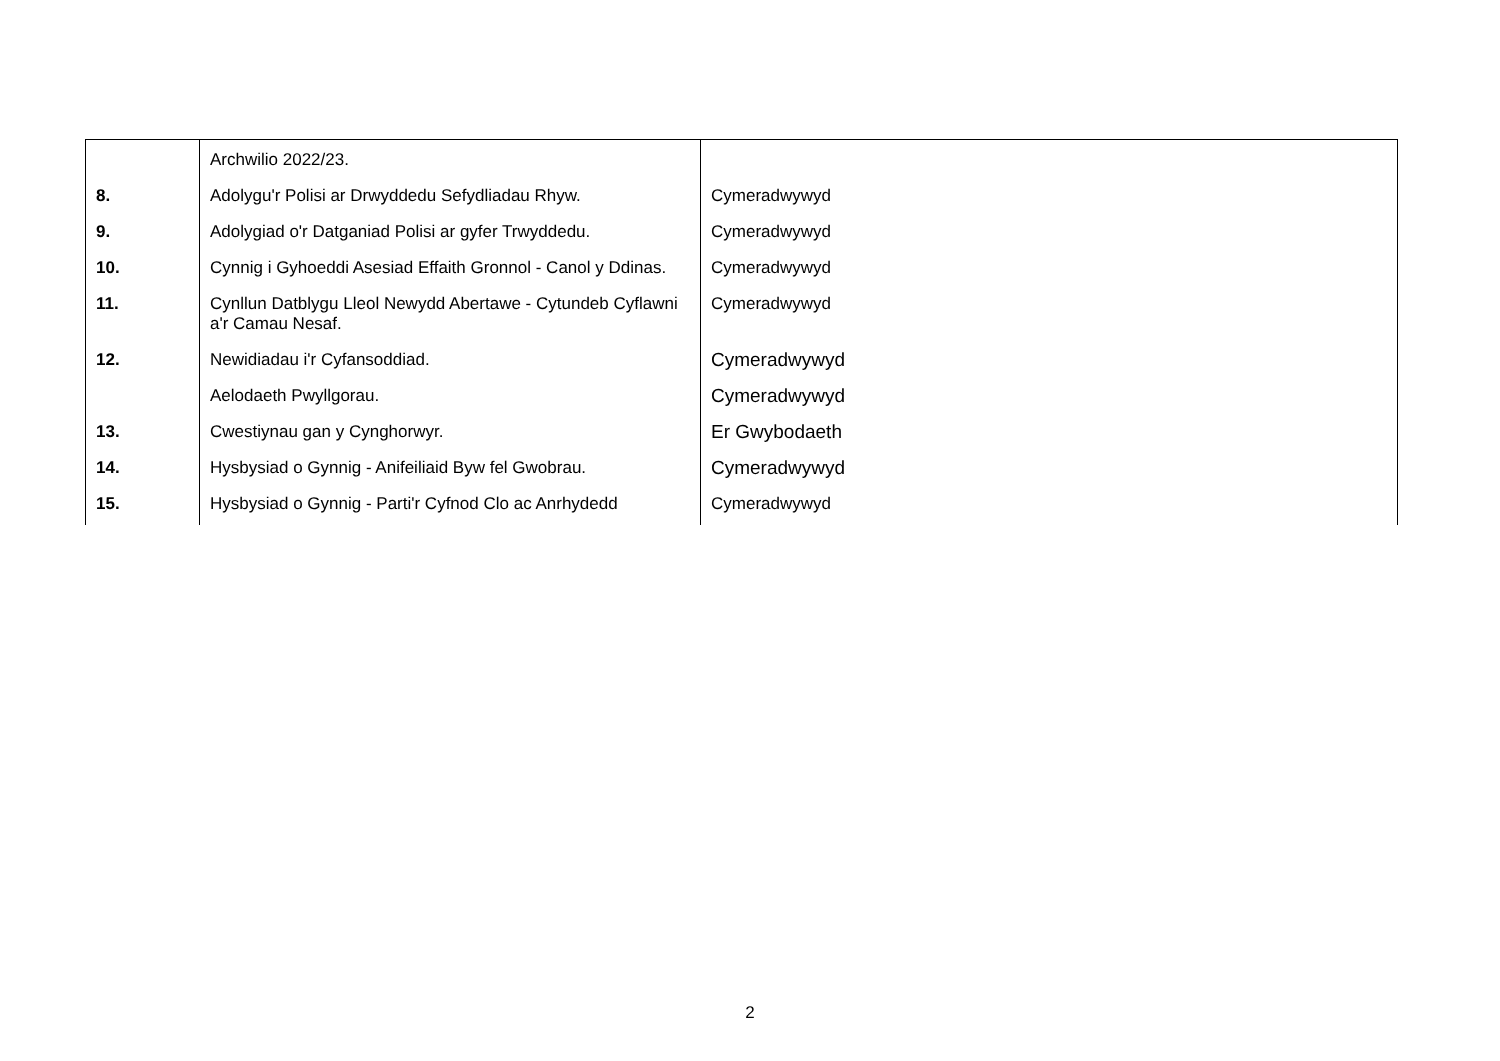| | Archwilio 2022/23. | |
| 8. | Adolygu'r Polisi ar Drwyddedu Sefydliadau Rhyw. | Cymeradwywyd |
| 9. | Adolygiad o'r Datganiad Polisi ar gyfer Trwyddedu. | Cymeradwywyd |
| 10. | Cynnig i Gyhoeddi Asesiad Effaith Gronnol - Canol y Ddinas. | Cymeradwywyd |
| 11. | Cynllun Datblygu Lleol Newydd Abertawe - Cytundeb Cyflawni a'r Camau Nesaf. | Cymeradwywyd |
| 12. | Newidiadau i'r Cyfansoddiad. | Cymeradwywyd |
| | Aelodaeth Pwyllgorau. | Cymeradwywyd |
| 13. | Cwestiynau gan y Cynghorwyr. | Er Gwybodaeth |
| 14. | Hysbysiad o Gynnig - Anifeiliaid Byw fel Gwobrau. | Cymeradwywyd |
| 15. | Hysbysiad o Gynnig - Parti'r Cyfnod Clo ac Anrhydedd | Cymeradwywyd |
2